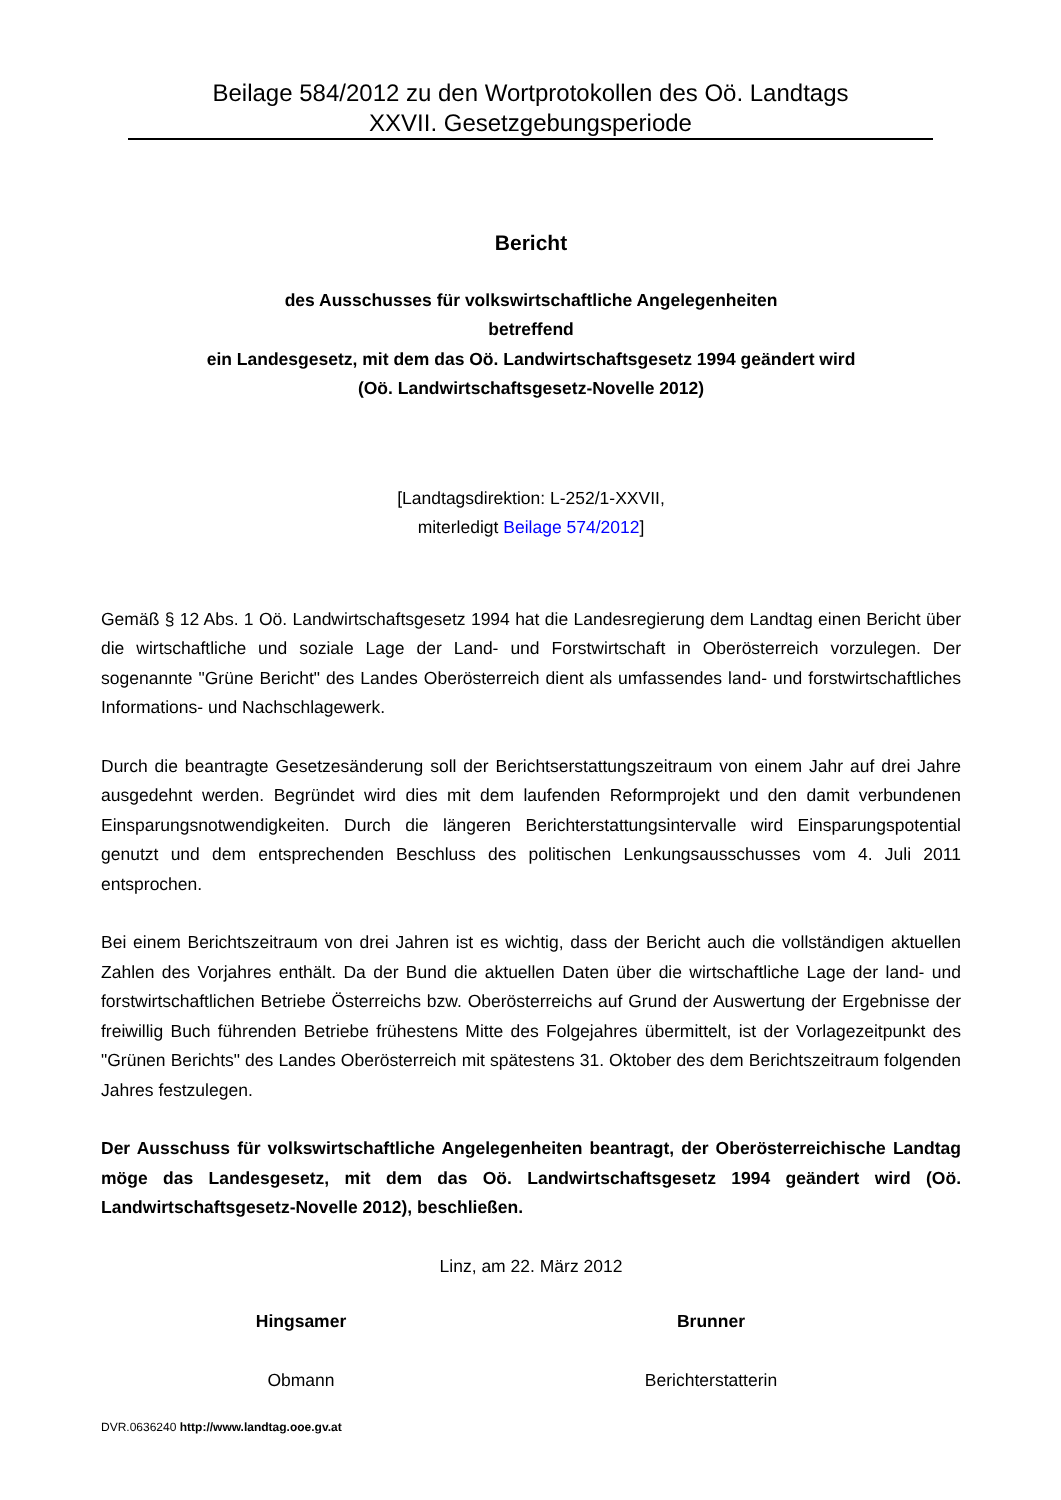Beilage 584/2012 zu den Wortprotokollen des Oö. Landtags
XXVII. Gesetzgebungsperiode
Bericht
des Ausschusses für volkswirtschaftliche Angelegenheiten
betreffend
ein Landesgesetz, mit dem das Oö. Landwirtschaftsgesetz 1994 geändert wird
(Oö. Landwirtschaftsgesetz-Novelle 2012)
[Landtagsdirektion: L-252/1-XXVII,
miterledigt Beilage 574/2012]
Gemäß § 12 Abs. 1 Oö. Landwirtschaftsgesetz 1994 hat die Landesregierung dem Landtag einen Bericht über die wirtschaftliche und soziale Lage der Land- und Forstwirtschaft in Oberösterreich vorzulegen. Der sogenannte "Grüne Bericht" des Landes Oberösterreich dient als umfassendes land- und forstwirtschaftliches Informations- und Nachschlagewerk.
Durch die beantragte Gesetzesänderung soll der Berichtserstattungszeitraum von einem Jahr auf drei Jahre ausgedehnt werden. Begründet wird dies mit dem laufenden Reformprojekt und den damit verbundenen Einsparungsnotwendigkeiten. Durch die längeren Berichterstattungsintervalle wird Einsparungspotential genutzt und dem entsprechenden Beschluss des politischen Lenkungsausschusses vom 4. Juli 2011 entsprochen.
Bei einem Berichtszeitraum von drei Jahren ist es wichtig, dass der Bericht auch die vollständigen aktuellen Zahlen des Vorjahres enthält. Da der Bund die aktuellen Daten über die wirtschaftliche Lage der land- und forstwirtschaftlichen Betriebe Österreichs bzw. Oberösterreichs auf Grund der Auswertung der Ergebnisse der freiwillig Buch führenden Betriebe frühestens Mitte des Folgejahres übermittelt, ist der Vorlagezeitpunkt des "Grünen Berichts" des Landes Oberösterreich mit spätestens 31. Oktober des dem Berichtszeitraum folgenden Jahres festzulegen.
Der Ausschuss für volkswirtschaftliche Angelegenheiten beantragt, der Oberösterreichische Landtag möge das Landesgesetz, mit dem das Oö. Landwirtschaftsgesetz 1994 geändert wird (Oö. Landwirtschaftsgesetz-Novelle 2012), beschließen.
Linz, am 22. März 2012
Hingsamer
Obmann
Brunner
Berichterstatterin
DVR.0636240 http://www.landtag.ooe.gv.at